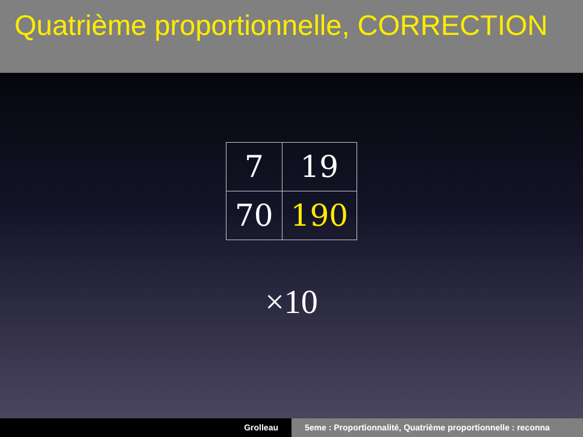Quatrième proportionnelle, CORRECTION
| 7 | 19 |
| 70 | 190 |
×10
Grolleau 5eme : Proportionnalité, Quatrième proportionnelle : reconna